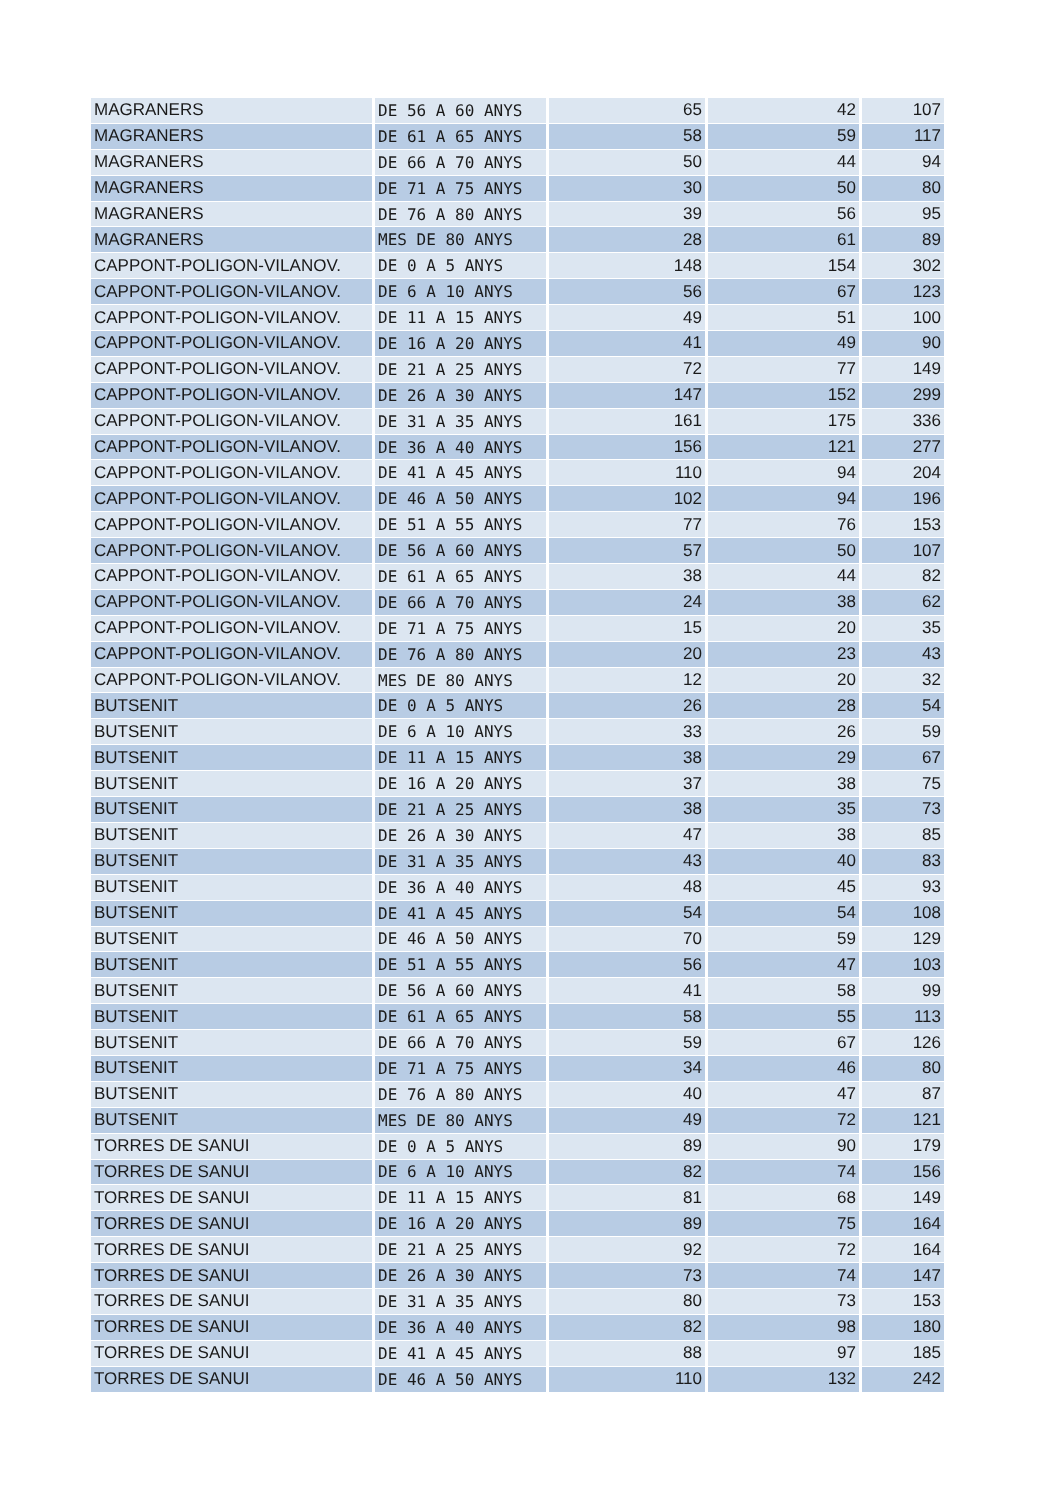| MAGRANERS | DE 56 A 60 ANYS | 65 | 42 | 107 |
| MAGRANERS | DE 61 A 65 ANYS | 58 | 59 | 117 |
| MAGRANERS | DE 66 A 70 ANYS | 50 | 44 | 94 |
| MAGRANERS | DE 71 A 75 ANYS | 30 | 50 | 80 |
| MAGRANERS | DE 76 A 80 ANYS | 39 | 56 | 95 |
| MAGRANERS | MES DE 80 ANYS | 28 | 61 | 89 |
| CAPPONT-POLIGON-VILANOV. | DE 0 A 5 ANYS | 148 | 154 | 302 |
| CAPPONT-POLIGON-VILANOV. | DE 6 A 10 ANYS | 56 | 67 | 123 |
| CAPPONT-POLIGON-VILANOV. | DE 11 A 15 ANYS | 49 | 51 | 100 |
| CAPPONT-POLIGON-VILANOV. | DE 16 A 20 ANYS | 41 | 49 | 90 |
| CAPPONT-POLIGON-VILANOV. | DE 21 A 25 ANYS | 72 | 77 | 149 |
| CAPPONT-POLIGON-VILANOV. | DE 26 A 30 ANYS | 147 | 152 | 299 |
| CAPPONT-POLIGON-VILANOV. | DE 31 A 35 ANYS | 161 | 175 | 336 |
| CAPPONT-POLIGON-VILANOV. | DE 36 A 40 ANYS | 156 | 121 | 277 |
| CAPPONT-POLIGON-VILANOV. | DE 41 A 45 ANYS | 110 | 94 | 204 |
| CAPPONT-POLIGON-VILANOV. | DE 46 A 50 ANYS | 102 | 94 | 196 |
| CAPPONT-POLIGON-VILANOV. | DE 51 A 55 ANYS | 77 | 76 | 153 |
| CAPPONT-POLIGON-VILANOV. | DE 56 A 60 ANYS | 57 | 50 | 107 |
| CAPPONT-POLIGON-VILANOV. | DE 61 A 65 ANYS | 38 | 44 | 82 |
| CAPPONT-POLIGON-VILANOV. | DE 66 A 70 ANYS | 24 | 38 | 62 |
| CAPPONT-POLIGON-VILANOV. | DE 71 A 75 ANYS | 15 | 20 | 35 |
| CAPPONT-POLIGON-VILANOV. | DE 76 A 80 ANYS | 20 | 23 | 43 |
| CAPPONT-POLIGON-VILANOV. | MES DE 80 ANYS | 12 | 20 | 32 |
| BUTSENIT | DE 0 A 5 ANYS | 26 | 28 | 54 |
| BUTSENIT | DE 6 A 10 ANYS | 33 | 26 | 59 |
| BUTSENIT | DE 11 A 15 ANYS | 38 | 29 | 67 |
| BUTSENIT | DE 16 A 20 ANYS | 37 | 38 | 75 |
| BUTSENIT | DE 21 A 25 ANYS | 38 | 35 | 73 |
| BUTSENIT | DE 26 A 30 ANYS | 47 | 38 | 85 |
| BUTSENIT | DE 31 A 35 ANYS | 43 | 40 | 83 |
| BUTSENIT | DE 36 A 40 ANYS | 48 | 45 | 93 |
| BUTSENIT | DE 41 A 45 ANYS | 54 | 54 | 108 |
| BUTSENIT | DE 46 A 50 ANYS | 70 | 59 | 129 |
| BUTSENIT | DE 51 A 55 ANYS | 56 | 47 | 103 |
| BUTSENIT | DE 56 A 60 ANYS | 41 | 58 | 99 |
| BUTSENIT | DE 61 A 65 ANYS | 58 | 55 | 113 |
| BUTSENIT | DE 66 A 70 ANYS | 59 | 67 | 126 |
| BUTSENIT | DE 71 A 75 ANYS | 34 | 46 | 80 |
| BUTSENIT | DE 76 A 80 ANYS | 40 | 47 | 87 |
| BUTSENIT | MES DE 80 ANYS | 49 | 72 | 121 |
| TORRES DE SANUI | DE 0 A 5 ANYS | 89 | 90 | 179 |
| TORRES DE SANUI | DE 6 A 10 ANYS | 82 | 74 | 156 |
| TORRES DE SANUI | DE 11 A 15 ANYS | 81 | 68 | 149 |
| TORRES DE SANUI | DE 16 A 20 ANYS | 89 | 75 | 164 |
| TORRES DE SANUI | DE 21 A 25 ANYS | 92 | 72 | 164 |
| TORRES DE SANUI | DE 26 A 30 ANYS | 73 | 74 | 147 |
| TORRES DE SANUI | DE 31 A 35 ANYS | 80 | 73 | 153 |
| TORRES DE SANUI | DE 36 A 40 ANYS | 82 | 98 | 180 |
| TORRES DE SANUI | DE 41 A 45 ANYS | 88 | 97 | 185 |
| TORRES DE SANUI | DE 46 A 50 ANYS | 110 | 132 | 242 |